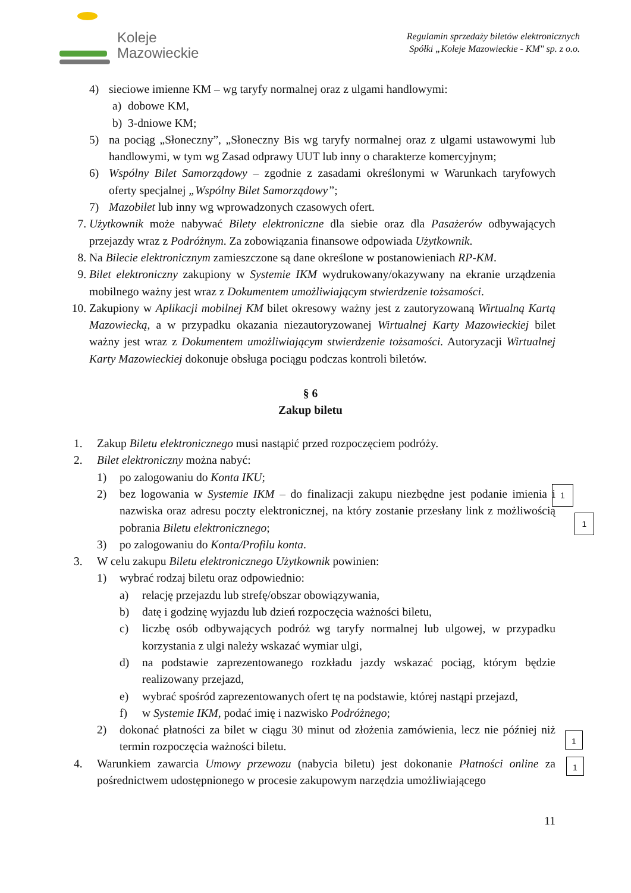Koleje
Mazowieckie
Regulamin sprzedaży biletów elektronicznych
Spółki „Koleje Mazowieckie - KM" sp. z o.o.
4) sieciowe imienne KM – wg taryfy normalnej oraz z ulgami handlowymi:
a) dobowe KM,
b) 3-dniowe KM;
5) na pociąg „Słoneczny”, „Słoneczny Bis wg taryfy normalnej oraz z ulgami ustawowymi lub handlowymi, w tym wg Zasad odprawy UUT lub inny o charakterze komercyjnym;
6) Wspólny Bilet Samorządowy – zgodnie z zasadami określonymi w Warunkach taryfowych oferty specjalnej „Wspólny Bilet Samorządowy”;
7) Mazobilet lub inny wg wprowadzonych czasowych ofert.
7. Użytkownik może nabywać Bilety elektroniczne dla siebie oraz dla Pasażerów odbywających przejazdy wraz z Podróżnym. Za zobowiązania finansowe odpowiada Użytkownik.
8. Na Bilecie elektronicznym zamieszczone są dane określone w postanowieniach RP-KM.
9. Bilet elektroniczny zakupiony w Systemie IKM wydrukowany/okazywany na ekranie urządzenia mobilnego ważny jest wraz z Dokumentem umożliwiającym stwierdzenie tożsamości.
10. Zakupiony w Aplikacji mobilnej KM bilet okresowy ważny jest z zautoryzowaną Wirtualną Kartą Mazowiecką, a w przypadku okazania niezautoryzowanej Wirtualnej Karty Mazowieckiej bilet ważny jest wraz z Dokumentem umożliwiającym stwierdzenie tożsamości. Autoryzacji Wirtualnej Karty Mazowieckiej dokonuje obsługa pociągu podczas kontroli biletów.
§ 6
Zakup biletu
1. Zakup Biletu elektronicznego musi nastąpić przed rozpoczęciem podróży.
2. Bilet elektroniczny można nabyć:
1) po zalogowaniu do Konta IKU;
2) bez logowania w Systemie IKM – do finalizacji zakupu niezbędne jest podanie imienia i nazwiska oraz adresu poczty elektronicznej, na który zostanie przesłany link z możliwością pobrania Biletu elektronicznego;
3) po zalogowaniu do Konta/Profilu konta.
3. W celu zakupu Biletu elektronicznego Użytkownik powinien:
1) wybrać rodzaj biletu oraz odpowiednio:
a) relację przejazdu lub strefę/obszar obowiązywania,
b) datę i godzinę wyjazdu lub dzień rozpoczęcia ważności biletu,
c) liczbę osób odbywających podróż wg taryfy normalnej lub ulgowej, w przypadku korzystania z ulgi należy wskazać wymiar ulgi,
d) na podstawie zaprezentowanego rozkładu jazdy wskazać pociąg, którym będzie realizowany przejazd,
e) wybrać spośród zaprezentowanych ofert tę na podstawie, której nastąpi przejazd,
f) w Systemie IKM, podać imię i nazwisko Podróżnego;
2) dokonać płatności za bilet w ciągu 30 minut od złożenia zamówienia, lecz nie później niż termin rozpoczęcia ważności biletu.
4. Warunkiem zawarcia Umowy przewozu (nabycia biletu) jest dokonanie Płatności online za pośrednictwem udostępnionego w procesie zakupowym narzędzia umożliwiającego
11
1
1
1
1